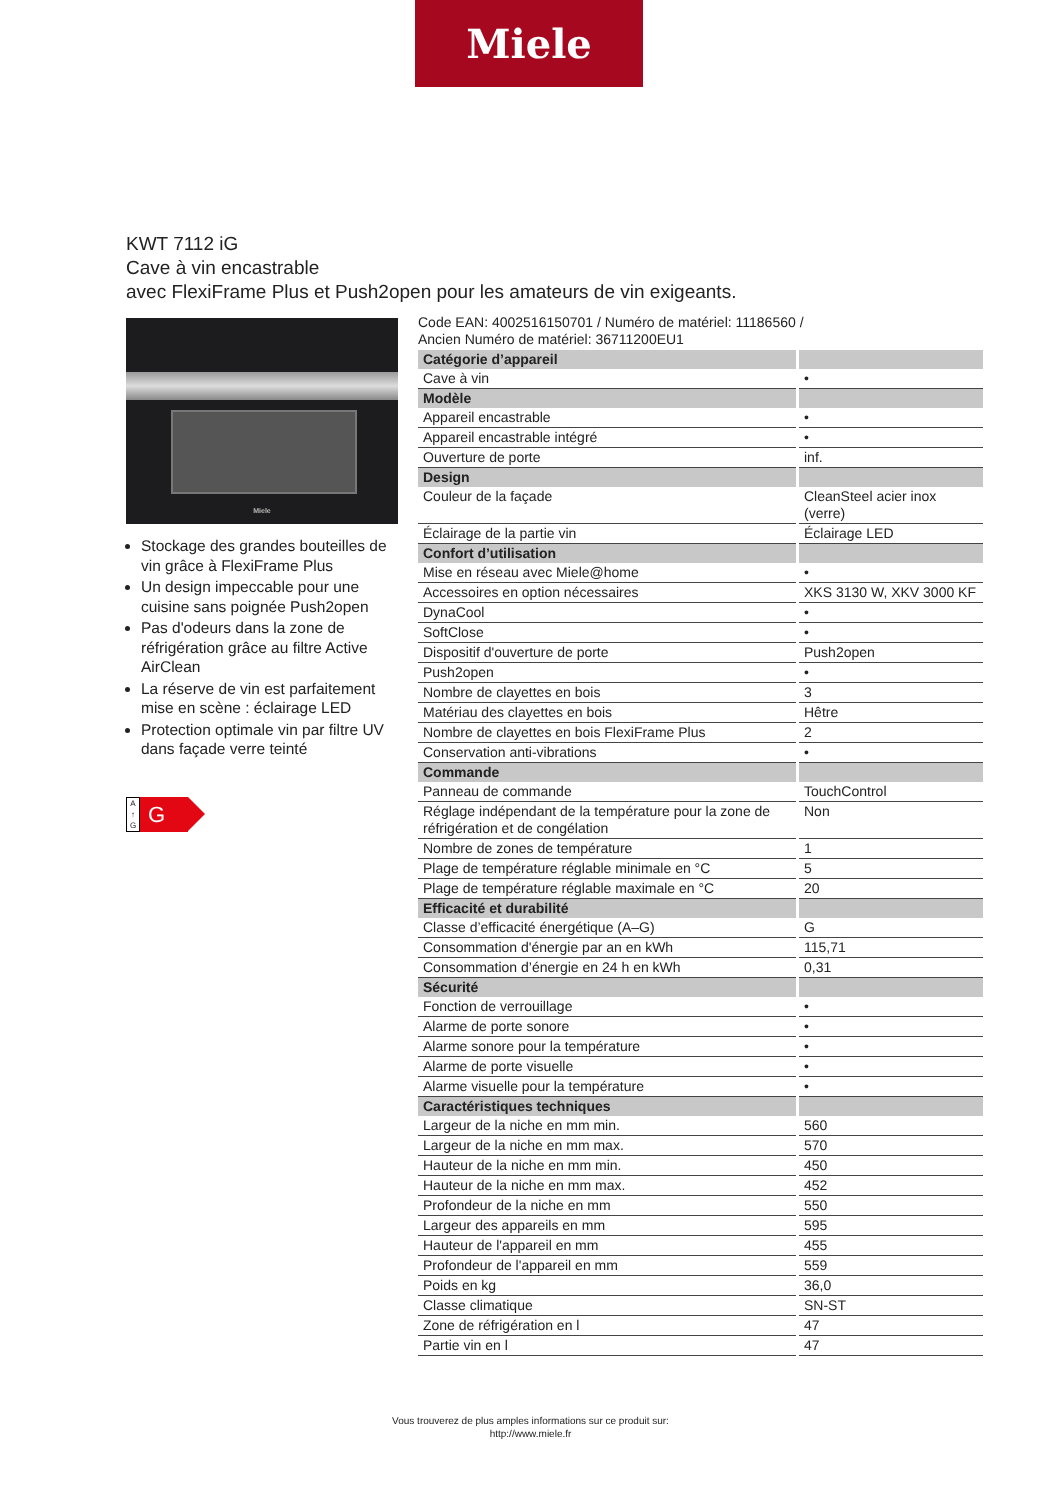Miele
KWT 7112 iG
Cave à vin encastrable
avec FlexiFrame Plus et Push2open pour les amateurs de vin exigeants.
Miele
Stockage des grandes bouteilles de vin grâce à FlexiFrame Plus
Un design impeccable pour une cuisine sans poignée Push2open
Pas d'odeurs dans la zone de réfrigération grâce au filtre Active AirClean
La réserve de vin est parfaitement mise en scène : éclairage LED
Protection optimale vin par filtre UV dans façade verre teinté
A
↑
G
G
Code EAN: 4002516150701 / Numéro de matériel: 11186560 /
Ancien Numéro de matériel: 36711200EU1
| Catégorie d’appareil | |
| Cave à vin | • |
| Modèle | |
| Appareil encastrable | • |
| Appareil encastrable intégré | • |
| Ouverture de porte | inf. |
| Design | |
| Couleur de la façade | CleanSteel acier inox (verre) |
| Éclairage de la partie vin | Éclairage LED |
| Confort d’utilisation | |
| Mise en réseau avec Miele@home | • |
| Accessoires en option nécessaires | XKS 3130 W, XKV 3000 KF |
| DynaCool | • |
| SoftClose | • |
| Dispositif d'ouverture de porte | Push2open |
| Push2open | • |
| Nombre de clayettes en bois | 3 |
| Matériau des clayettes en bois | Hêtre |
| Nombre de clayettes en bois FlexiFrame Plus | 2 |
| Conservation anti-vibrations | • |
| Commande | |
| Panneau de commande | TouchControl |
| Réglage indépendant de la température pour la zone de réfrigération et de congélation | Non |
| Nombre de zones de température | 1 |
| Plage de température réglable minimale en °C | 5 |
| Plage de température réglable maximale en °C | 20 |
| Efficacité et durabilité | |
| Classe d’efficacité énergétique (A–G) | G |
| Consommation d'énergie par an en kWh | 115,71 |
| Consommation d’énergie en 24 h en kWh | 0,31 |
| Sécurité | |
| Fonction de verrouillage | • |
| Alarme de porte sonore | • |
| Alarme sonore pour la température | • |
| Alarme de porte visuelle | • |
| Alarme visuelle pour la température | • |
| Caractéristiques techniques | |
| Largeur de la niche en mm min. | 560 |
| Largeur de la niche en mm max. | 570 |
| Hauteur de la niche en mm min. | 450 |
| Hauteur de la niche en mm max. | 452 |
| Profondeur de la niche en mm | 550 |
| Largeur des appareils en mm | 595 |
| Hauteur de l'appareil en mm | 455 |
| Profondeur de l'appareil en mm | 559 |
| Poids en kg | 36,0 |
| Classe climatique | SN-ST |
| Zone de réfrigération en l | 47 |
| Partie vin en l | 47 |
Vous trouverez de plus amples informations sur ce produit sur:
http://www.miele.fr